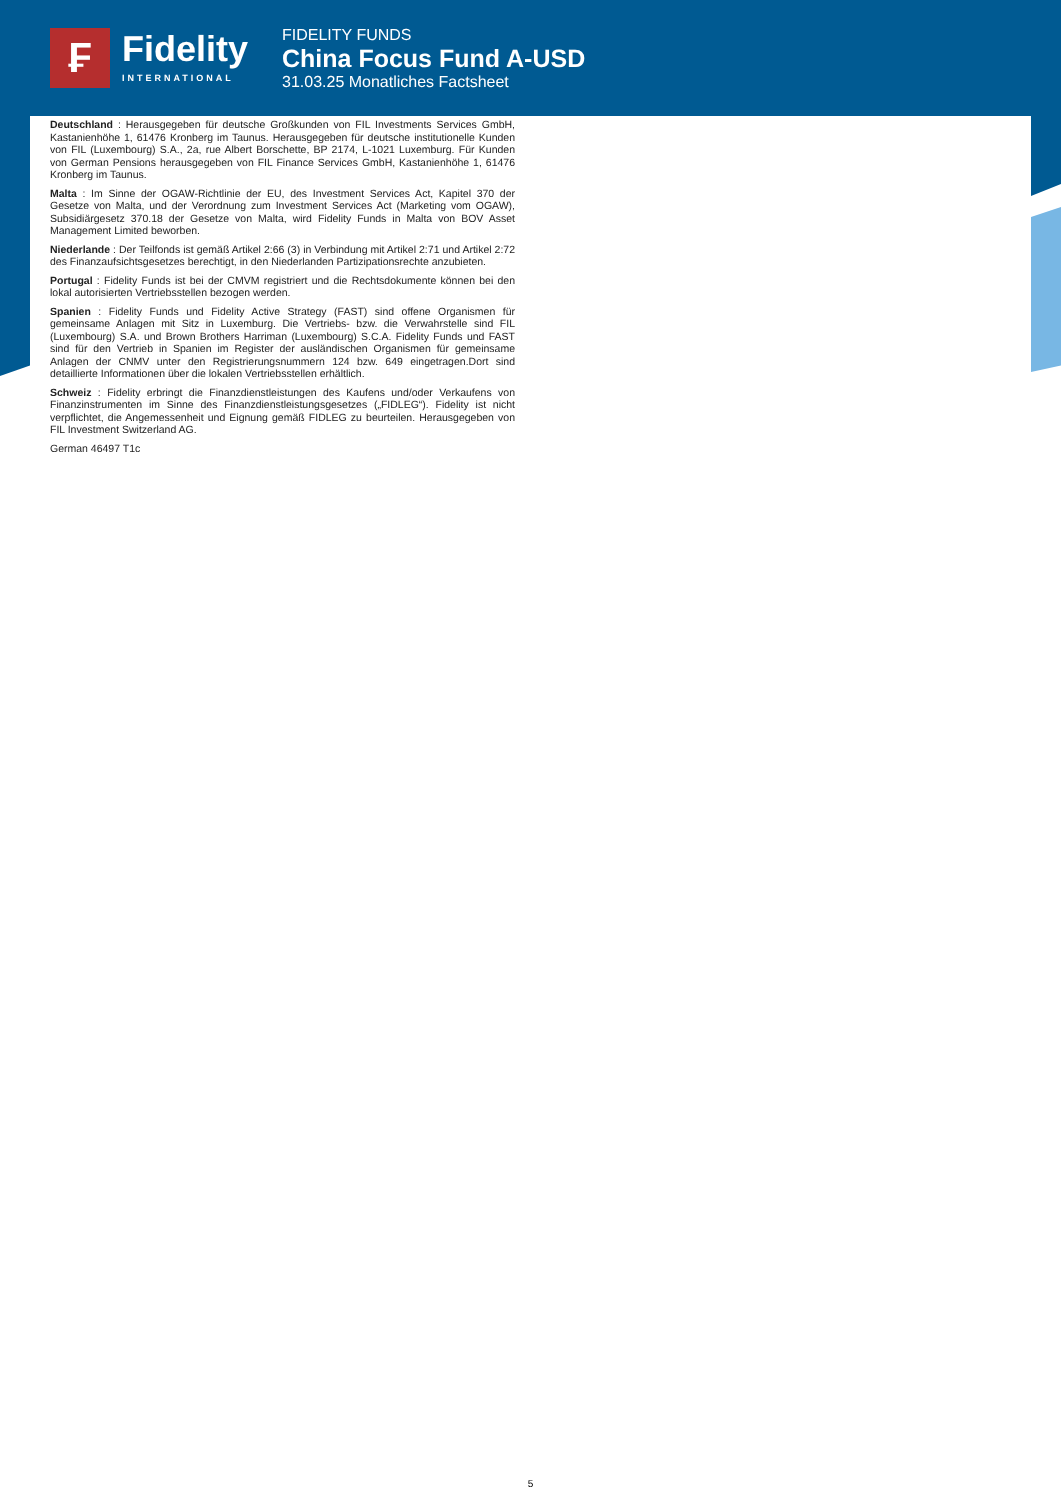₣
Fidelity
INTERNATIONAL
FIDELITY FUNDS
China Focus Fund A-USD
31.03.25 Monatliches Factsheet
Deutschland : Herausgegeben für deutsche Großkunden von FIL Investments Services GmbH, Kastanienhöhe 1, 61476 Kronberg im Taunus. Herausgegeben für deutsche institutionelle Kunden von FIL (Luxembourg) S.A., 2a, rue Albert Borschette, BP 2174, L-1021 Luxemburg. Für Kunden von German Pensions herausgegeben von FIL Finance Services GmbH, Kastanienhöhe 1, 61476 Kronberg im Taunus.
Malta : Im Sinne der OGAW-Richtlinie der EU, des Investment Services Act, Kapitel 370 der Gesetze von Malta, und der Verordnung zum Investment Services Act (Marketing vom OGAW), Subsidiärgesetz 370.18 der Gesetze von Malta, wird Fidelity Funds in Malta von BOV Asset Management Limited beworben.
Niederlande : Der Teilfonds ist gemäß Artikel 2:66 (3) in Verbindung mit Artikel 2:71 und Artikel 2:72 des Finanzaufsichtsgesetzes berechtigt, in den Niederlanden Partizipationsrechte anzubieten.
Portugal : Fidelity Funds ist bei der CMVM registriert und die Rechtsdokumente können bei den lokal autorisierten Vertriebsstellen bezogen werden.
Spanien : Fidelity Funds und Fidelity Active Strategy (FAST) sind offene Organismen für gemeinsame Anlagen mit Sitz in Luxemburg. Die Vertriebs- bzw. die Verwahrstelle sind FIL (Luxembourg) S.A. und Brown Brothers Harriman (Luxembourg) S.C.A. Fidelity Funds und FAST sind für den Vertrieb in Spanien im Register der ausländischen Organismen für gemeinsame Anlagen der CNMV unter den Registrierungsnummern 124 bzw. 649 eingetragen.Dort sind detaillierte Informationen über die lokalen Vertriebsstellen erhältlich.
Schweiz : Fidelity erbringt die Finanzdienstleistungen des Kaufens und/oder Verkaufens von Finanzinstrumenten im Sinne des Finanzdienstleistungsgesetzes („FIDLEG“). Fidelity ist nicht verpflichtet, die Angemessenheit und Eignung gemäß FIDLEG zu beurteilen. Herausgegeben von FIL Investment Switzerland AG.
German 46497 T1c
5